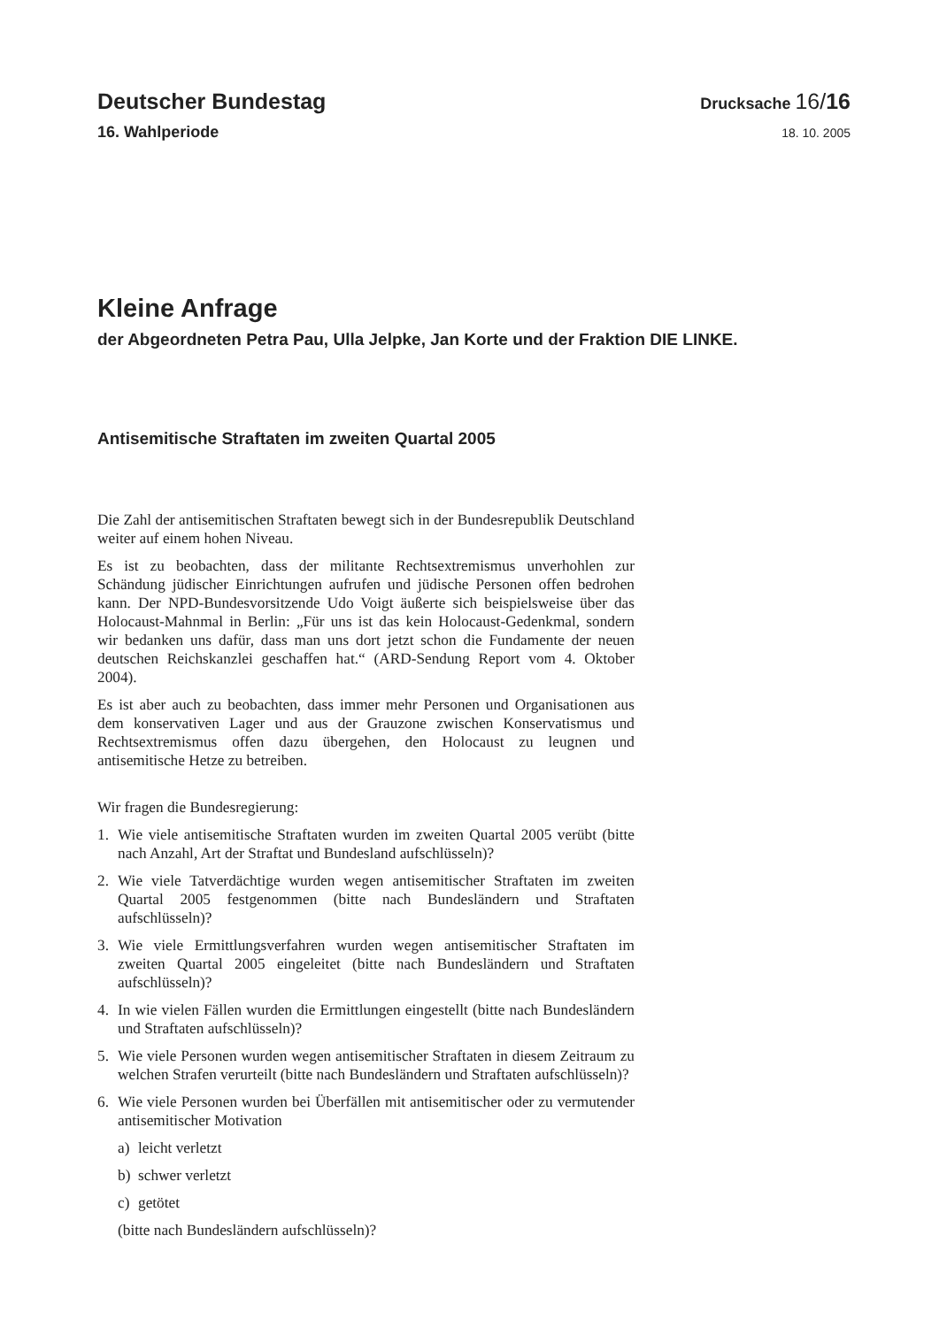Deutscher Bundestag
Drucksache 16/16
16. Wahlperiode
18. 10. 2005
Kleine Anfrage
der Abgeordneten Petra Pau, Ulla Jelpke, Jan Korte und der Fraktion DIE LINKE.
Antisemitische Straftaten im zweiten Quartal 2005
Die Zahl der antisemitischen Straftaten bewegt sich in der Bundesrepublik Deutschland weiter auf einem hohen Niveau.
Es ist zu beobachten, dass der militante Rechtsextremismus unverhohlen zur Schändung jüdischer Einrichtungen aufrufen und jüdische Personen offen bedrohen kann. Der NPD-Bundesvorsitzende Udo Voigt äußerte sich beispielsweise über das Holocaust-Mahnmal in Berlin: „Für uns ist das kein Holocaust-Gedenkmal, sondern wir bedanken uns dafür, dass man uns dort jetzt schon die Fundamente der neuen deutschen Reichskanzlei geschaffen hat.“ (ARD-Sendung Report vom 4. Oktober 2004).
Es ist aber auch zu beobachten, dass immer mehr Personen und Organisationen aus dem konservativen Lager und aus der Grauzone zwischen Konservatismus und Rechtsextremismus offen dazu übergehen, den Holocaust zu leugnen und antisemitische Hetze zu betreiben.
Wir fragen die Bundesregierung:
1. Wie viele antisemitische Straftaten wurden im zweiten Quartal 2005 verübt (bitte nach Anzahl, Art der Straftat und Bundesland aufschlüsseln)?
2. Wie viele Tatverdächtige wurden wegen antisemitischer Straftaten im zweiten Quartal 2005 festgenommen (bitte nach Bundesländern und Straftaten aufschlüsseln)?
3. Wie viele Ermittlungsverfahren wurden wegen antisemitischer Straftaten im zweiten Quartal 2005 eingeleitet (bitte nach Bundesländern und Straftaten aufschlüsseln)?
4. In wie vielen Fällen wurden die Ermittlungen eingestellt (bitte nach Bundesländern und Straftaten aufschlüsseln)?
5. Wie viele Personen wurden wegen antisemitischer Straftaten in diesem Zeitraum zu welchen Strafen verurteilt (bitte nach Bundesländern und Straftaten aufschlüsseln)?
6. Wie viele Personen wurden bei Überfällen mit antisemitischer oder zu vermutender antisemitischer Motivation
a) leicht verletzt
b) schwer verletzt
c) getötet
(bitte nach Bundesländern aufschlüsseln)?